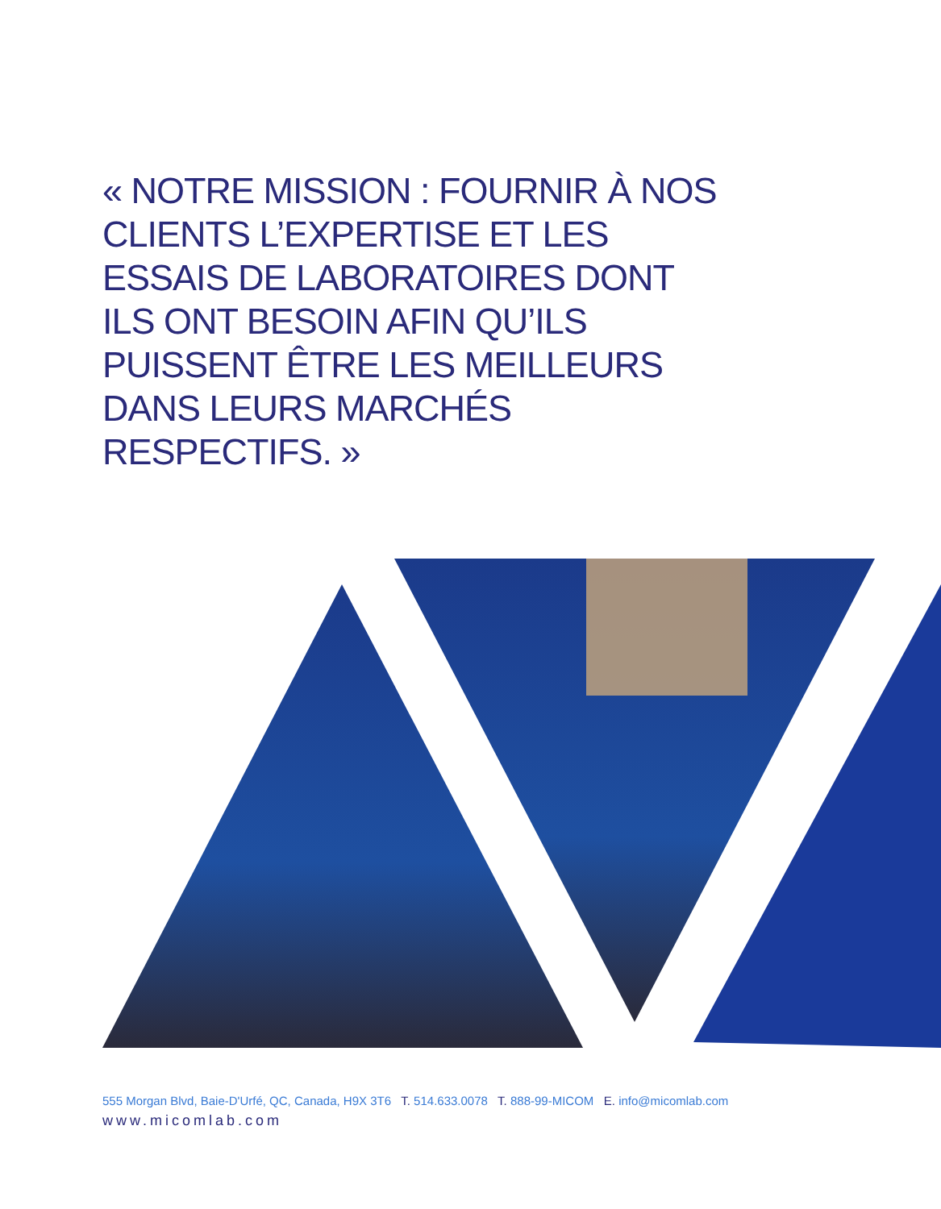« NOTRE MISSION : FOURNIR À NOS CLIENTS L’EXPERTISE ET LES ESSAIS DE LABORATOIRES DONT ILS ONT BESOIN AFIN QU’ILS PUISSENT ÊTRE LES MEILLEURS DANS LEURS MARCHÉS RESPECTIFS. »
555 Morgan Blvd, Baie-D'Urfé, QC, Canada, H9X 3T6 T. 514.633.0078 T. 888-99-MICOM E. info@micomlab.com
www.micomlab.com